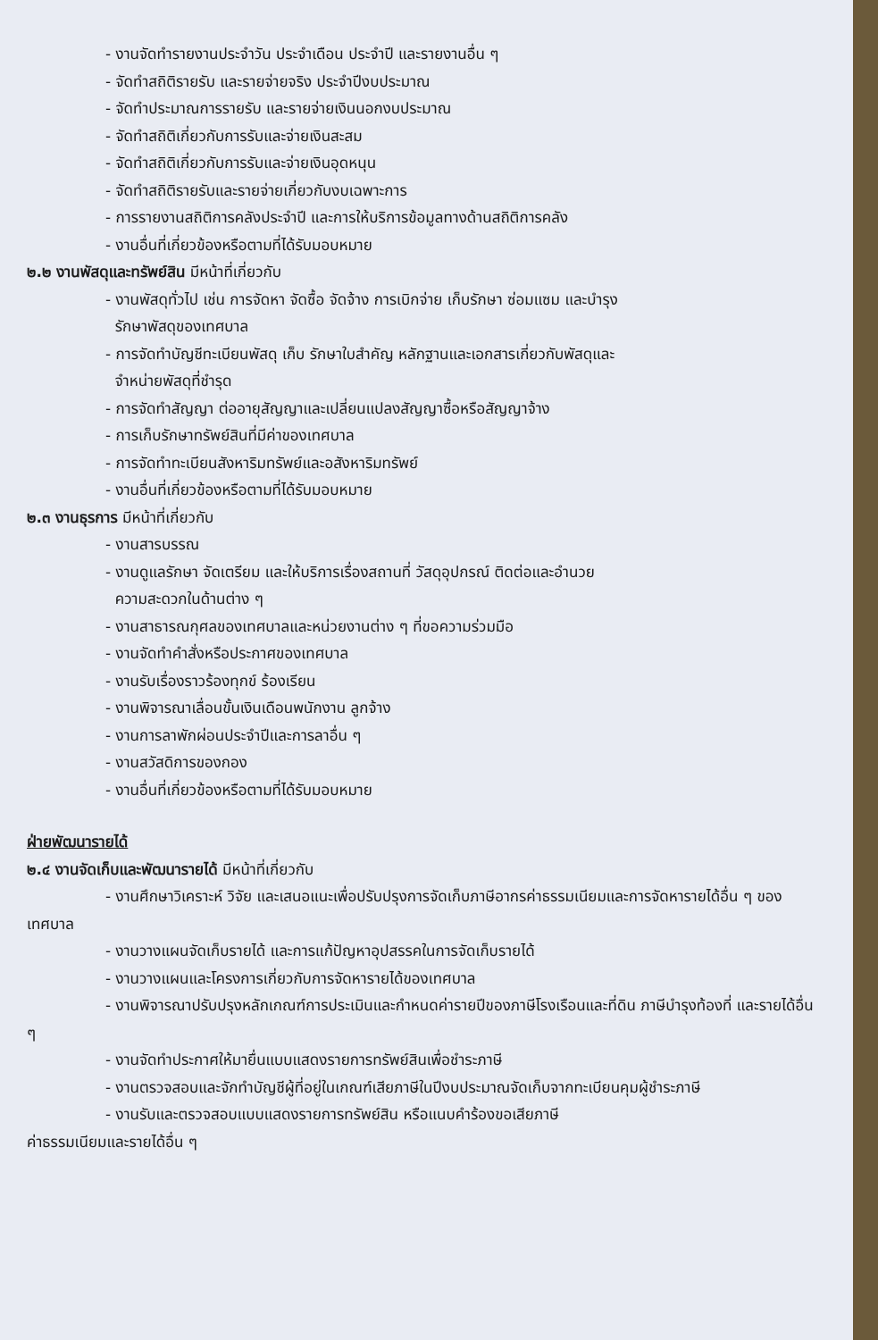- งานจัดทำรายงานประจำวัน ประจำเดือน ประจำปี และรายงานอื่น ๆ
- จัดทำสถิติรายรับ และรายจ่ายจริง ประจำปีงบประมาณ
- จัดทำประมาณการรายรับ และรายจ่ายเงินนอกงบประมาณ
- จัดทำสถิติเกี่ยวกับการรับและจ่ายเงินสะสม
- จัดทำสถิติเกี่ยวกับการรับและจ่ายเงินอุดหนุน
- จัดทำสถิติรายรับและรายจ่ายเกี่ยวกับงบเฉพาะการ
- การรายงานสถิติการคลังประจำปี และการให้บริการข้อมูลทางด้านสถิติการคลัง
- งานอื่นที่เกี่ยวข้องหรือตามที่ได้รับมอบหมาย
๒.๒ งานพัสดุและทรัพย์สิน มีหน้าที่เกี่ยวกับ
- งานพัสดุทั่วไป เช่น การจัดหา จัดซื้อ จัดจ้าง การเบิกจ่าย เก็บรักษา ซ่อมแซม และบำรุง
รักษาพัสดุของเทศบาล
- การจัดทำบัญชีทะเบียนพัสดุ เก็บ รักษาใบสำคัญ หลักฐานและเอกสารเกี่ยวกับพัสดุและ
จำหน่ายพัสดุที่ชำรุด
- การจัดทำสัญญา ต่ออายุสัญญาและเปลี่ยนแปลงสัญญาซื้อหรือสัญญาจ้าง
- การเก็บรักษาทรัพย์สินที่มีค่าของเทศบาล
- การจัดทำทะเบียนสังหาริมทรัพย์และอสังหาริมทรัพย์
- งานอื่นที่เกี่ยวข้องหรือตามที่ได้รับมอบหมาย
๒.๓ งานธุรการ มีหน้าที่เกี่ยวกับ
- งานสารบรรณ
- งานดูแลรักษา จัดเตรียม และให้บริการเรื่องสถานที่ วัสดุอุปกรณ์ ติดต่อและอำนวย
ความสะดวกในด้านต่าง ๆ
- งานสาธารณกุศลของเทศบาลและหน่วยงานต่าง ๆ ที่ขอความร่วมมือ
- งานจัดทำคำสั่งหรือประกาศของเทศบาล
- งานรับเรื่องราวร้องทุกข์ ร้องเรียน
- งานพิจารณาเลื่อนขั้นเงินเดือนพนักงาน ลูกจ้าง
- งานการลาพักผ่อนประจำปีและการลาอื่น ๆ
- งานสวัสดิการของกอง
- งานอื่นที่เกี่ยวข้องหรือตามที่ได้รับมอบหมาย
ฝ่ายพัฒนารายได้
๒.๔ งานจัดเก็บและพัฒนารายได้ มีหน้าที่เกี่ยวกับ
- งานศึกษาวิเคราะห์ วิจัย และเสนอแนะเพื่อปรับปรุงการจัดเก็บภาษีอากรค่าธรรมเนียมและการจัดหารายได้อื่น ๆ ของเทศบาล
- งานวางแผนจัดเก็บรายได้ และการแก้ปัญหาอุปสรรคในการจัดเก็บรายได้
- งานวางแผนและโครงการเกี่ยวกับการจัดหารายได้ของเทศบาล
- งานพิจารณาปรับปรุงหลักเกณฑ์การประเมินและกำหนดค่ารายปีของภาษีโรงเรือนและที่ดิน ภาษีบำรุงท้องที่ และรายได้อื่น ๆ
- งานจัดทำประกาศให้มายื่นแบบแสดงรายการทรัพย์สินเพื่อชำระภาษี
- งานตรวจสอบและจักทำบัญชีผู้ที่อยู่ในเกณฑ์เสียภาษีในปีงบประมาณจัดเก็บจากทะเบียนคุมผู้ชำระภาษี
- งานรับและตรวจสอบแบบแสดงรายการทรัพย์สิน หรือแนบคำร้องขอเสียภาษี
ค่าธรรมเนียมและรายได้อื่น ๆ